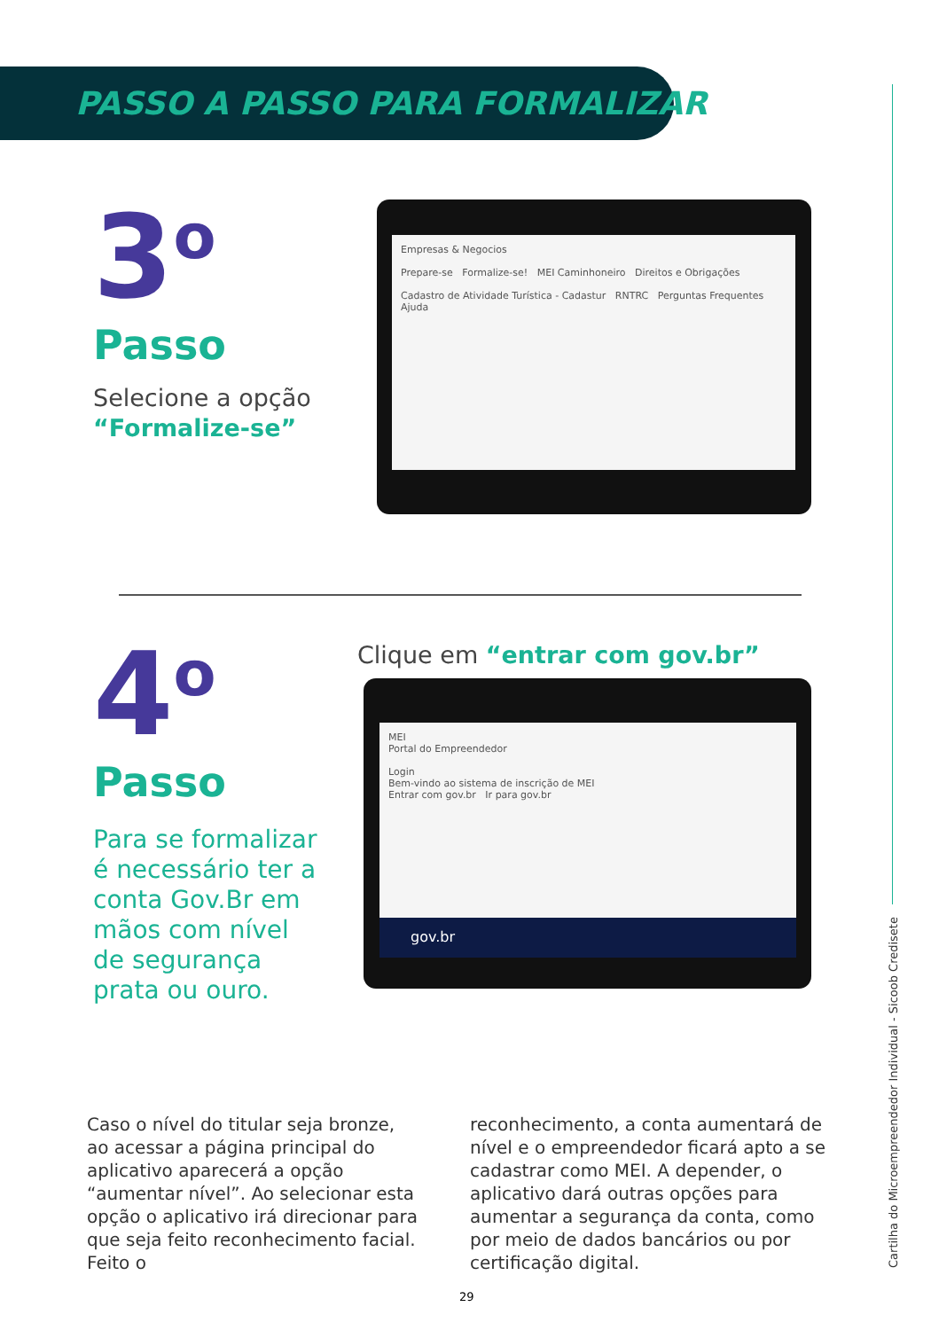PASSO A PASSO PARA FORMALIZAR
3<sup>o</sup>
Passo
Selecione a opção
“Formalize-se”
Empresas & Negocios
Prepare-se Formalize-se! MEI Caminhoneiro Direitos e Obrigações
Cadastro de Atividade Turística - Cadastur RNTRC Perguntas Frequentes Ajuda
4<sup>o</sup>
Passo
Para se formalizar
é necessário ter a
conta Gov.Br em
mãos com nível
de segurança
prata ou ouro.
Clique em “entrar com gov.br”
MEI
Portal do Empreendedor
Login
Bem-vindo ao sistema de inscrição de MEI
Entrar com gov.br Ir para gov.br
gov.br
Caso o nível do titular seja bronze, ao acessar a página principal do aplicativo aparecerá a opção “aumentar nível”. Ao selecionar esta opção o aplicativo irá direcionar para que seja feito reconhecimento facial. Feito o
reconhecimento, a conta aumentará de nível e o empreendedor ficará apto a se cadastrar como MEI. A depender, o aplicativo dará outras opções para aumentar a segurança da conta, como por meio de dados bancários ou por certificação digital.
29
Cartilha do Microempreendedor Individual - Sicoob Credisete